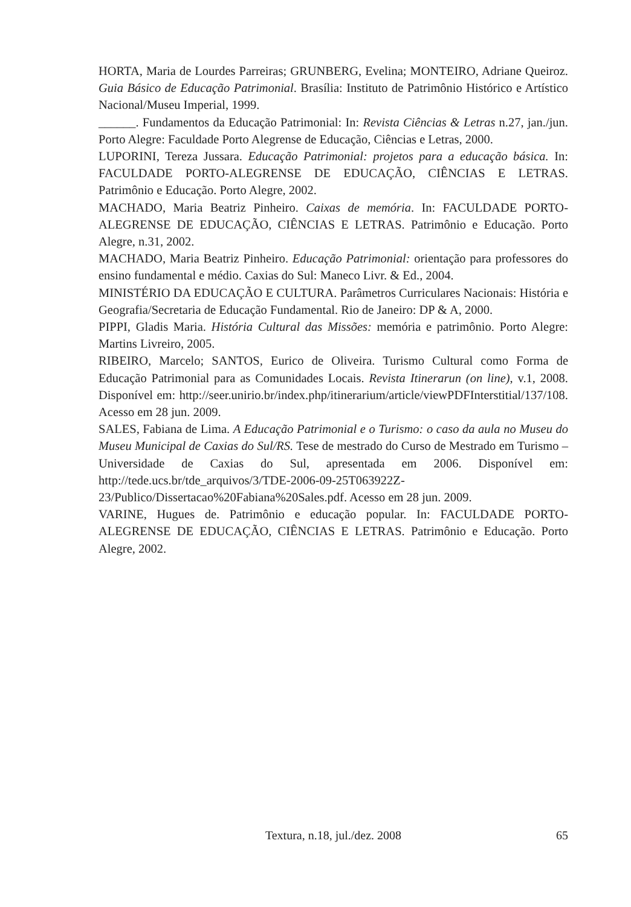HORTA, Maria de Lourdes Parreiras; GRUNBERG, Evelina; MONTEIRO, Adriane Queiroz. Guia Básico de Educação Patrimonial. Brasília: Instituto de Patrimônio Histórico e Artístico Nacional/Museu Imperial, 1999.
______. Fundamentos da Educação Patrimonial: In: Revista Ciências & Letras n.27, jan./jun. Porto Alegre: Faculdade Porto Alegrense de Educação, Ciências e Letras, 2000.
LUPORINI, Tereza Jussara. Educação Patrimonial: projetos para a educação básica. In: FACULDADE PORTO-ALEGRENSE DE EDUCAÇÃO, CIÊNCIAS E LETRAS. Patrimônio e Educação. Porto Alegre, 2002.
MACHADO, Maria Beatriz Pinheiro. Caixas de memória. In: FACULDADE PORTO-ALEGRENSE DE EDUCAÇÃO, CIÊNCIAS E LETRAS. Patrimônio e Educação. Porto Alegre, n.31, 2002.
MACHADO, Maria Beatriz Pinheiro. Educação Patrimonial: orientação para professores do ensino fundamental e médio. Caxias do Sul: Maneco Livr. & Ed., 2004.
MINISTÉRIO DA EDUCAÇÃO E CULTURA. Parâmetros Curriculares Nacionais: História e Geografia/Secretaria de Educação Fundamental. Rio de Janeiro: DP & A, 2000.
PIPPI, Gladis Maria. História Cultural das Missões: memória e patrimônio. Porto Alegre: Martins Livreiro, 2005.
RIBEIRO, Marcelo; SANTOS, Eurico de Oliveira. Turismo Cultural como Forma de Educação Patrimonial para as Comunidades Locais. Revista Itinerarun (on line), v.1, 2008. Disponível em: http://seer.unirio.br/index.php/itinerarium/article/viewPDFInterstitial/137/108. Acesso em 28 jun. 2009.
SALES, Fabiana de Lima. A Educação Patrimonial e o Turismo: o caso da aula no Museu do Museu Municipal de Caxias do Sul/RS. Tese de mestrado do Curso de Mestrado em Turismo – Universidade de Caxias do Sul, apresentada em 2006. Disponível em: http://tede.ucs.br/tde_arquivos/3/TDE-2006-09-25T063922Z-23/Publico/Dissertacao%20Fabiana%20Sales.pdf. Acesso em 28 jun. 2009.
VARINE, Hugues de. Patrimônio e educação popular. In: FACULDADE PORTO-ALEGRENSE DE EDUCAÇÃO, CIÊNCIAS E LETRAS. Patrimônio e Educação. Porto Alegre, 2002.
Textura, n.18, jul./dez. 2008
65